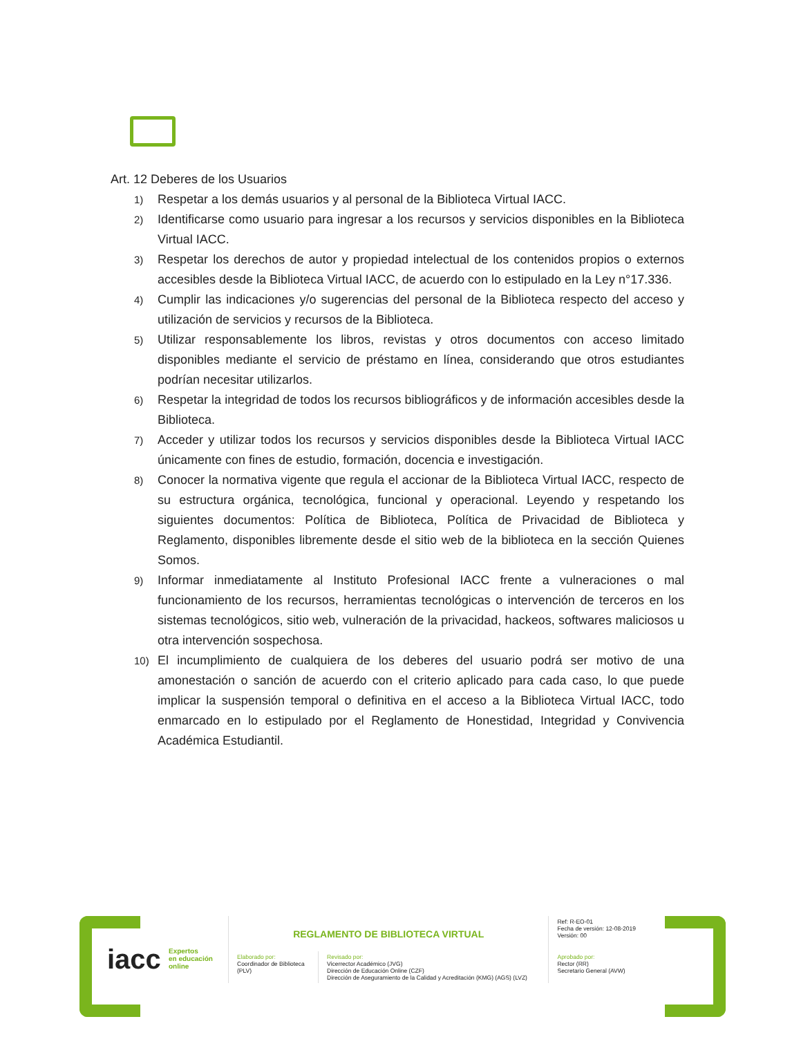Art. 12 Deberes de los Usuarios
1)
Respetar a los demás usuarios y al personal de la Biblioteca Virtual IACC.
2)
Identificarse como usuario para ingresar a los recursos y servicios disponibles en la Biblioteca Virtual IACC.
3)
Respetar los derechos de autor y propiedad intelectual de los contenidos propios o externos accesibles desde la Biblioteca Virtual IACC, de acuerdo con lo estipulado en la Ley n°17.336.
4)
Cumplir las indicaciones y/o sugerencias del personal de la Biblioteca respecto del acceso y utilización de servicios y recursos de la Biblioteca.
5)
Utilizar responsablemente los libros, revistas y otros documentos con acceso limitado disponibles mediante el servicio de préstamo en línea, considerando que otros estudiantes podrían necesitar utilizarlos.
6)
Respetar la integridad de todos los recursos bibliográficos y de información accesibles desde la Biblioteca.
7)
Acceder y utilizar todos los recursos y servicios disponibles desde la Biblioteca Virtual IACC únicamente con fines de estudio, formación, docencia e investigación.
8)
Conocer la normativa vigente que regula el accionar de la Biblioteca Virtual IACC, respecto de su estructura orgánica, tecnológica, funcional y operacional. Leyendo y respetando los siguientes documentos: Política de Biblioteca, Política de Privacidad de Biblioteca y Reglamento, disponibles libremente desde el sitio web de la biblioteca en la sección Quienes Somos.
9)
Informar inmediatamente al Instituto Profesional IACC frente a vulneraciones o mal funcionamiento de los recursos, herramientas tecnológicas o intervención de terceros en los sistemas tecnológicos, sitio web, vulneración de la privacidad, hackeos, softwares maliciosos u otra intervención sospechosa.
10)
El incumplimiento de cualquiera de los deberes del usuario podrá ser motivo de una amonestación o sanción de acuerdo con el criterio aplicado para cada caso, lo que puede implicar la suspensión temporal o definitiva en el acceso a la Biblioteca Virtual IACC, todo enmarcado en lo estipulado por el Reglamento de Honestidad, Integridad y Convivencia Académica Estudiantil.
iacc Expertos
en educación
online
| REGLAMENTO DE BIBLIOTECA VIRTUAL | | Ref: R-EO-01 Fecha de versión: 12-08-2019 Versión: 00 |
| Elaborado por: Coordinador de Biblioteca (PLV) | Revisado por: Vicerrector Académico (JVG) Dirección de Educación Online (CZF) Dirección de Aseguramiento de la Calidad y Acreditación (KMG) (AGS) (LVZ) | Aprobado por: Rector (RR) Secretario General (AVW) |